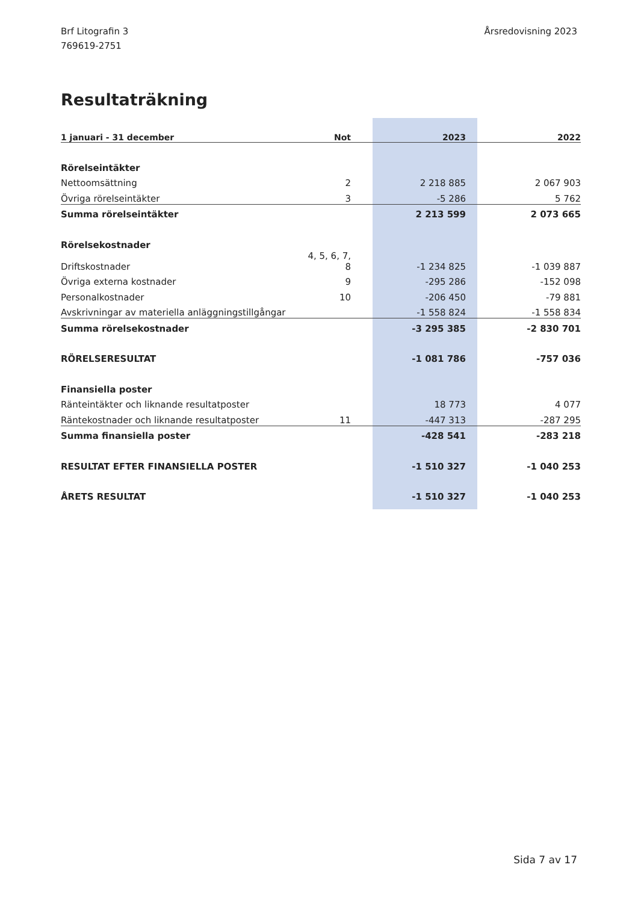Brf Litografin 3
769619-2751
Årsredovisning 2023
Resultaträkning
| 1 januari - 31 december | Not | 2023 | 2022 |
| --- | --- | --- | --- |
| Rörelseintäkter | | | |
| Nettoomsättning | 2 | 2 218 885 | 2 067 903 |
| Övriga rörelseintäkter | 3 | -5 286 | 5 762 |
| Summa rörelseintäkter | | 2 213 599 | 2 073 665 |
| Rörelsekostnader | | | |
| Driftskostnader | 4, 5, 6, 7, 8 | -1 234 825 | -1 039 887 |
| Övriga externa kostnader | 9 | -295 286 | -152 098 |
| Personalkostnader | 10 | -206 450 | -79 881 |
| Avskrivningar av materiella anläggningstillgångar | | -1 558 824 | -1 558 834 |
| Summa rörelsekostnader | | -3 295 385 | -2 830 701 |
| RÖRELSERESULTAT | | -1 081 786 | -757 036 |
| Finansiella poster | | | |
| Ränteintäkter och liknande resultatposter | | 18 773 | 4 077 |
| Räntekostnader och liknande resultatposter | 11 | -447 313 | -287 295 |
| Summa finansiella poster | | -428 541 | -283 218 |
| RESULTAT EFTER FINANSIELLA POSTER | | -1 510 327 | -1 040 253 |
| ÅRETS RESULTAT | | -1 510 327 | -1 040 253 |
Sida 7 av 17